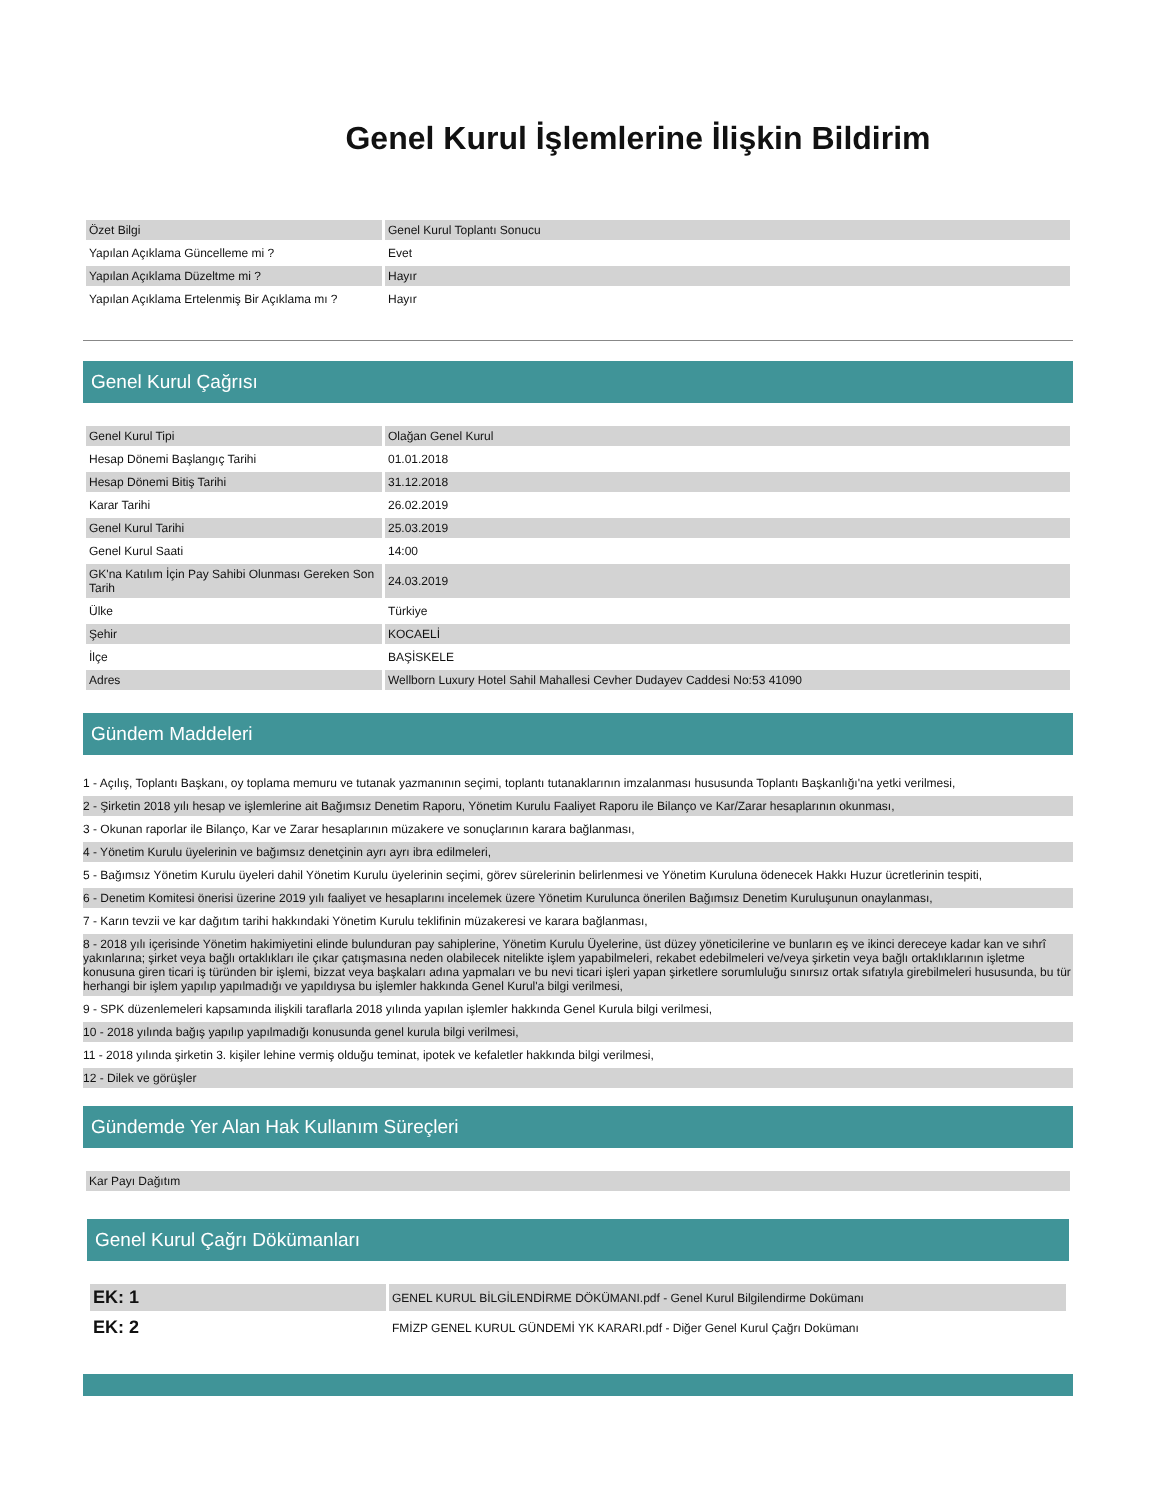Genel Kurul İşlemlerine İlişkin Bildirim
| Özet Bilgi | Genel Kurul Toplantı Sonucu |
| Yapılan Açıklama Güncelleme mi ? | Evet |
| Yapılan Açıklama Düzeltme mi ? | Hayır |
| Yapılan Açıklama Ertelenmiş Bir Açıklama mı ? | Hayır |
Genel Kurul Çağrısı
| Genel Kurul Tipi | Olağan Genel Kurul |
| Hesap Dönemi Başlangıç Tarihi | 01.01.2018 |
| Hesap Dönemi Bitiş Tarihi | 31.12.2018 |
| Karar Tarihi | 26.02.2019 |
| Genel Kurul Tarihi | 25.03.2019 |
| Genel Kurul Saati | 14:00 |
| GK'na Katılım İçin Pay Sahibi Olunması Gereken Son Tarih | 24.03.2019 |
| Ülke | Türkiye |
| Şehir | KOCAELİ |
| İlçe | BAŞİSKELE |
| Adres | Wellborn Luxury Hotel Sahil Mahallesi Cevher Dudayev Caddesi No:53 41090 |
Gündem Maddeleri
1 - Açılış, Toplantı Başkanı, oy toplama memuru ve tutanak yazmanının seçimi, toplantı tutanaklarının imzalanması hususunda Toplantı Başkanlığı'na yetki verilmesi,
2 - Şirketin 2018 yılı hesap ve işlemlerine ait Bağımsız Denetim Raporu, Yönetim Kurulu Faaliyet Raporu ile Bilanço ve Kar/Zarar hesaplarının okunması,
3 - Okunan raporlar ile Bilanço, Kar ve Zarar hesaplarının müzakere ve sonuçlarının karara bağlanması,
4 - Yönetim Kurulu üyelerinin ve bağımsız denetçinin ayrı ayrı ibra edilmeleri,
5 - Bağımsız Yönetim Kurulu üyeleri dahil Yönetim Kurulu üyelerinin seçimi, görev sürelerinin belirlenmesi ve Yönetim Kuruluna ödenecek Hakkı Huzur ücretlerinin tespiti,
6 - Denetim Komitesi önerisi üzerine 2019 yılı faaliyet ve hesaplarını incelemek üzere Yönetim Kurulunca önerilen Bağımsız Denetim Kuruluşunun onaylanması,
7 - Karın tevzii ve kar dağıtım tarihi hakkındaki Yönetim Kurulu teklifinin müzakeresi ve karara bağlanması,
8 - 2018 yılı içerisinde Yönetim hakimiyetini elinde bulunduran pay sahiplerine, Yönetim Kurulu Üyelerine, üst düzey yöneticilerine ve bunların eş ve ikinci dereceye kadar kan ve sıhrî yakınlarına; şirket veya bağlı ortaklıkları ile çıkar çatışmasına neden olabilecek nitelikte işlem yapabilmeleri, rekabet edebilmeleri ve/veya şirketin veya bağlı ortaklıklarının işletme konusuna giren ticari iş türünden bir işlemi, bizzat veya başkaları adına yapmaları ve bu nevi ticari işleri yapan şirketlere sorumluluğu sınırsız ortak sıfatıyla girebilmeleri hususunda, bu tür herhangi bir işlem yapılıp yapılmadığı ve yapıldıysa bu işlemler hakkında Genel Kurul'a bilgi verilmesi,
9 - SPK düzenlemeleri kapsamında ilişkili taraflarla 2018 yılında yapılan işlemler hakkında Genel Kurula bilgi verilmesi,
10 - 2018 yılında bağış yapılıp yapılmadığı konusunda genel kurula bilgi verilmesi,
11 - 2018 yılında şirketin 3. kişiler lehine vermiş olduğu teminat, ipotek ve kefaletler hakkında bilgi verilmesi,
12 - Dilek ve görüşler
Gündemde Yer Alan Hak Kullanım Süreçleri
| Kar Payı Dağıtım |
Genel Kurul Çağrı Dökümanları
| EK: 1 | GENEL KURUL BİLGİLENDİRME DÖKÜMANI.pdf - Genel Kurul Bilgilendirme Dokümanı |
| EK: 2 | FMİZP GENEL KURUL GÜNDEMİ YK KARARI.pdf - Diğer Genel Kurul Çağrı Dokümanı |